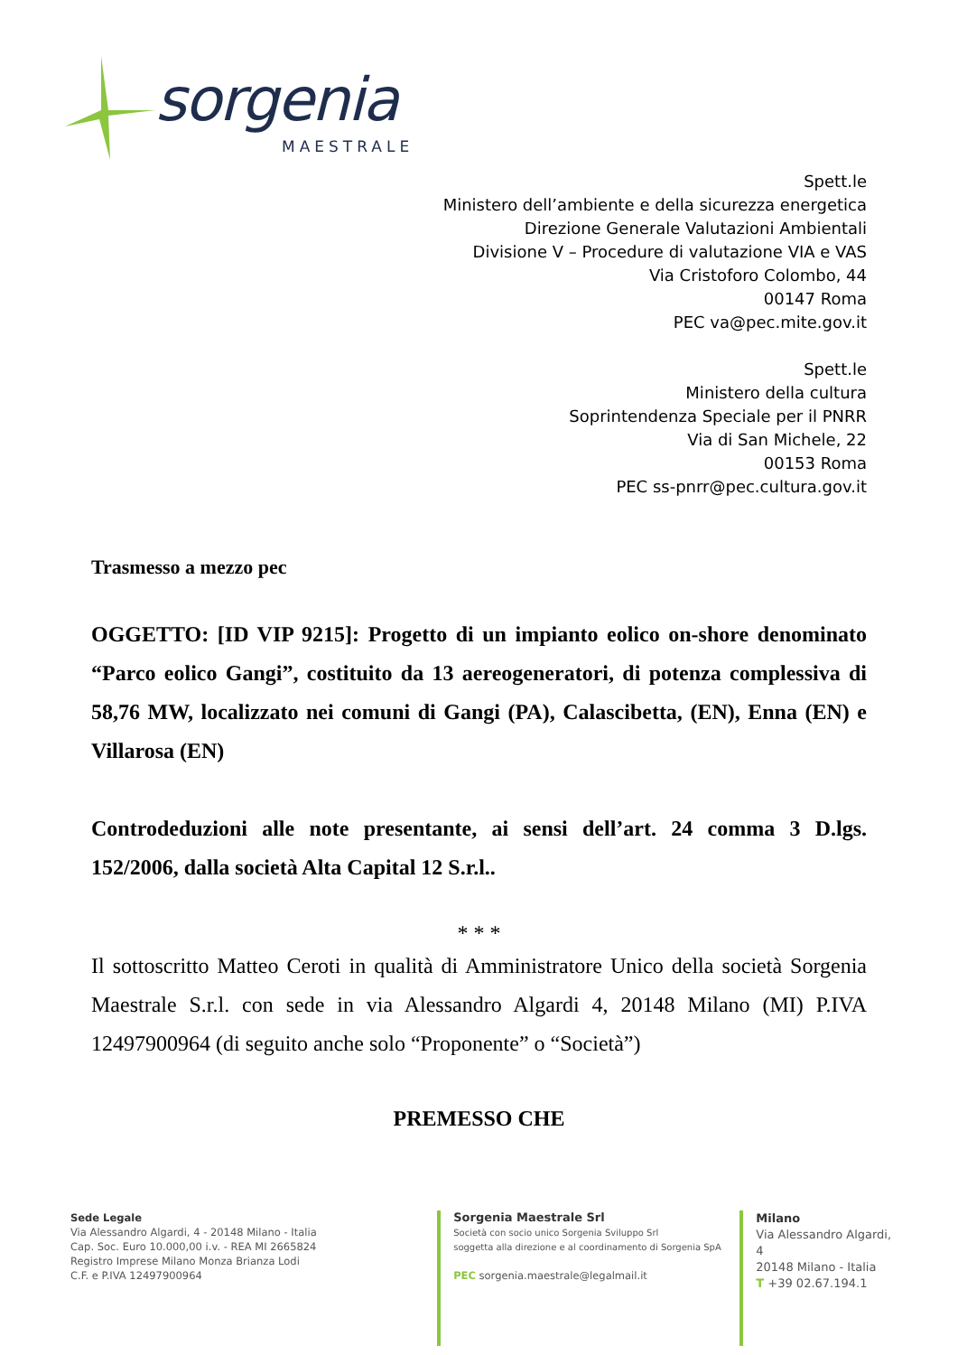sorgenia
MAESTRALE
Spett.le
Ministero dell’ambiente e della sicurezza energetica
Direzione Generale Valutazioni Ambientali
Divisione V – Procedure di valutazione VIA e VAS
Via Cristoforo Colombo, 44
00147 Roma
PEC va@pec.mite.gov.it
Spett.le
Ministero della cultura
Soprintendenza Speciale per il PNRR
Via di San Michele, 22
00153 Roma
PEC ss-pnrr@pec.cultura.gov.it
Trasmesso a mezzo pec
OGGETTO: [ID VIP 9215]: Progetto di un impianto eolico on-shore denominato “Parco eolico Gangi”, costituito da 13 aereogeneratori, di potenza complessiva di 58,76 MW, localizzato nei comuni di Gangi (PA), Calascibetta, (EN), Enna (EN) e Villarosa (EN)
Controdeduzioni alle note presentante, ai sensi dell’art. 24 comma 3 D.lgs. 152/2006, dalla società Alta Capital 12 S.r.l..
* * *
Il sottoscritto Matteo Ceroti in qualità di Amministratore Unico della società Sorgenia Maestrale S.r.l. con sede in via Alessandro Algardi 4, 20148 Milano (MI) P.IVA 12497900964 (di seguito anche solo “Proponente” o “Società”)
PREMESSO CHE
Sede Legale
Via Alessandro Algardi, 4 - 20148 Milano - Italia
Cap. Soc. Euro 10.000,00 i.v. - REA MI 2665824
Registro Imprese Milano Monza Brianza Lodi
C.F. e P.IVA 12497900964
Sorgenia Maestrale Srl
Società con socio unico Sorgenia Sviluppo Srl
soggetta alla direzione e al coordinamento di Sorgenia SpA
PEC sorgenia.maestrale@legalmail.it
Milano
Via Alessandro Algardi, 4
20148 Milano - Italia
T +39 02.67.194.1